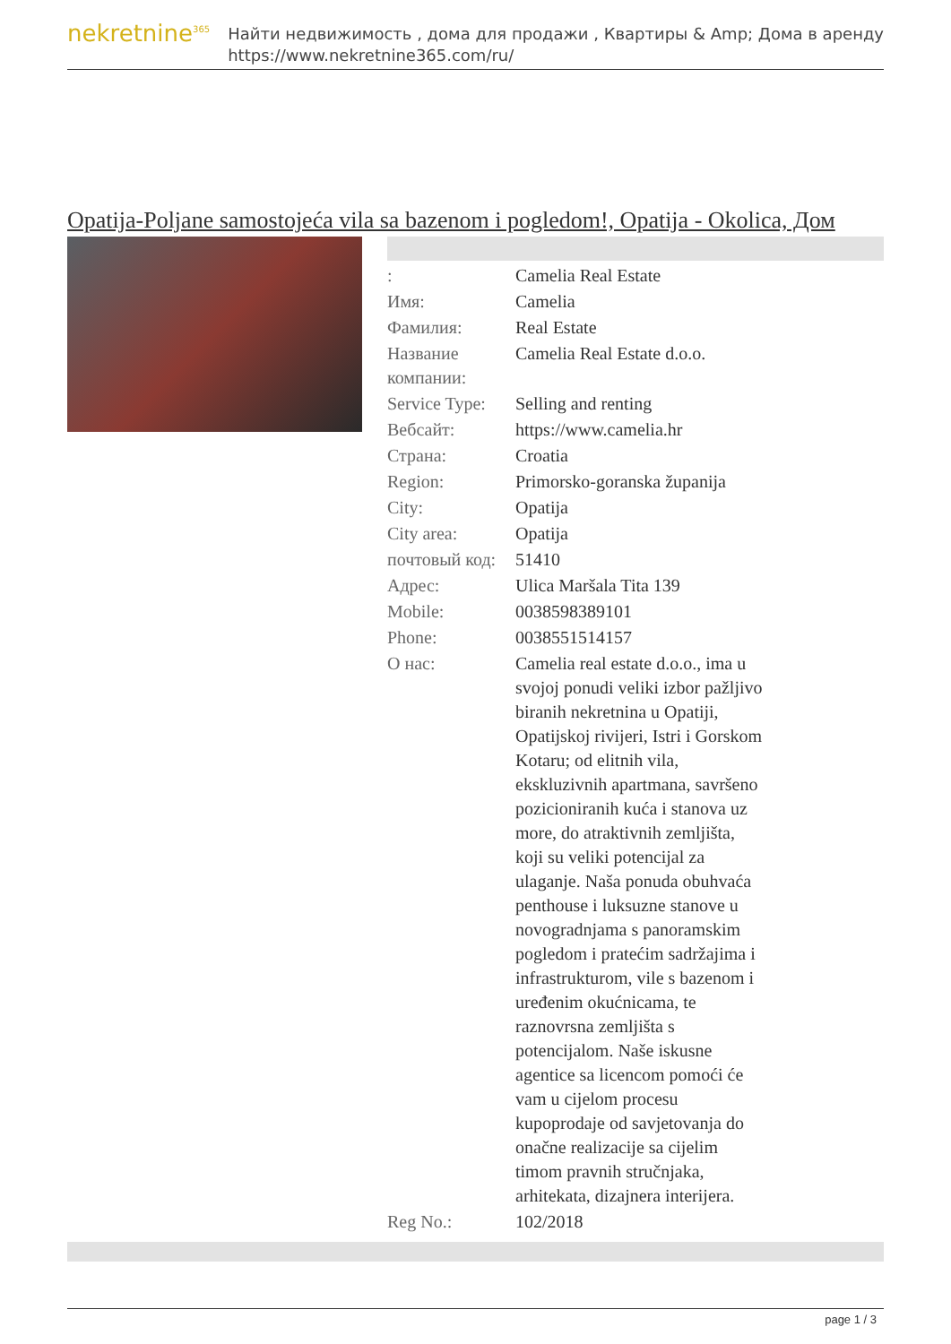nekretnine<sup>365</sup>
Найти недвижимость , дома для продажи , Квартиры & Amp; Дома в аренду
https://www.nekretnine365.com/ru/
Opatija-Poljane samostojeća vila sa bazenom i pogledom!, Opatija - Okolica, Дом
| : | Camelia Real Estate |
| Имя: | Camelia |
| Фамилия: | Real Estate |
| Название компании: | Camelia Real Estate d.o.o. |
| Service Type: | Selling and renting |
| Вебсайт: | https://www.camelia.hr |
| Страна: | Croatia |
| Region: | Primorsko-goranska županija |
| City: | Opatija |
| City area: | Opatija |
| почтовый код: | 51410 |
| Адрес: | Ulica Maršala Tita 139 |
| Mobile: | 0038598389101 |
| Phone: | 0038551514157 |
| О нас: | Camelia real estate d.o.o., ima u svojoj ponudi veliki izbor pažljivo biranih nekretnina u Opatiji, Opatijskoj rivijeri, Istri i Gorskom Kotaru; od elitnih vila, ekskluzivnih apartmana, savršeno pozicioniranih kuća i stanova uz more, do atraktivnih zemljišta, koji su veliki potencijal za ulaganje. Naša ponuda obuhvaća penthouse i luksuzne stanove u novogradnjama s panoramskim pogledom i pratećim sadržajima i infrastrukturom, vile s bazenom i uređenim okućnicama, te raznovrsna zemljišta s potencijalom. Naše iskusne agentice sa licencom pomoći će vam u cijelom procesu kupoprodaje od savjetovanja do onačne realizacije sa cijelim timom pravnih stručnjaka, arhitekata, dizajnera interijera. |
| Reg No.: | 102/2018 |
page 1 / 3